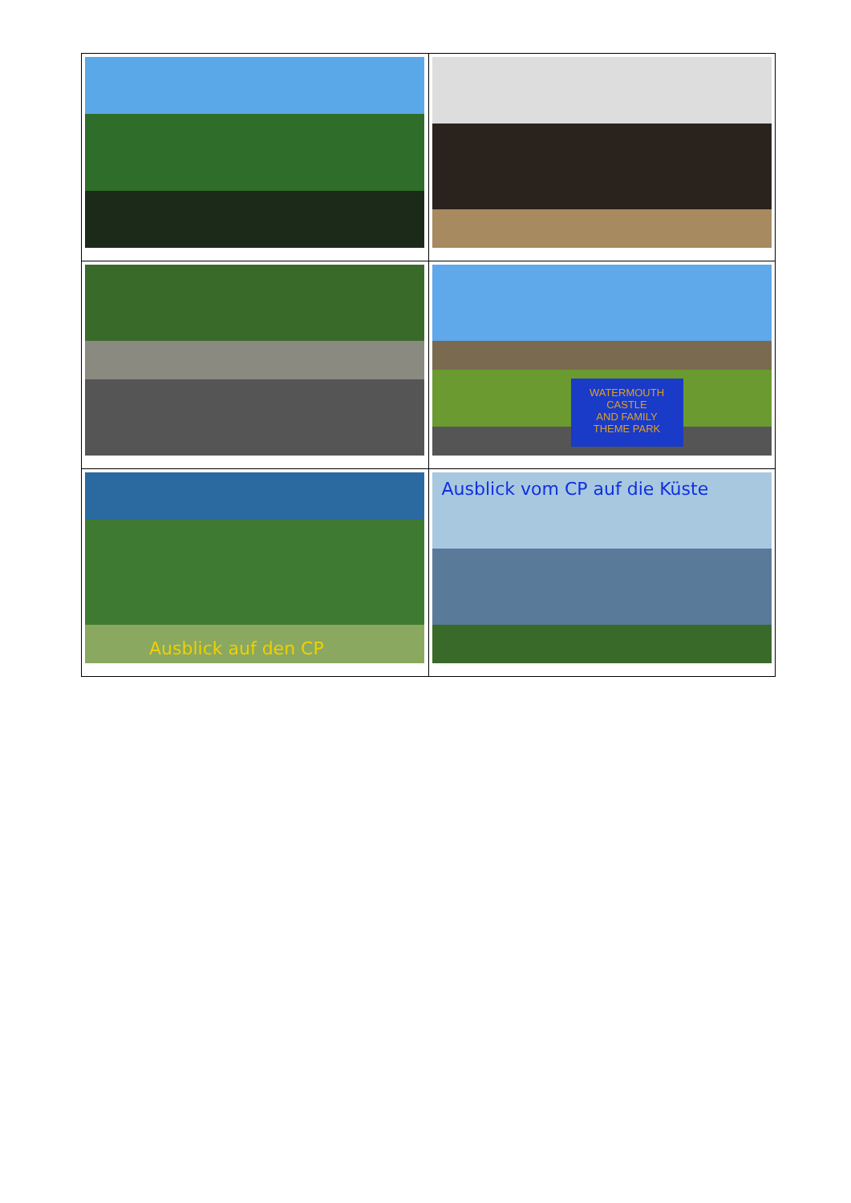| | WATERMOUTH CASTLE AND FAMILY THEME PARK |
| Ausblick auf den CP | Ausblick vom CP auf die Küste |